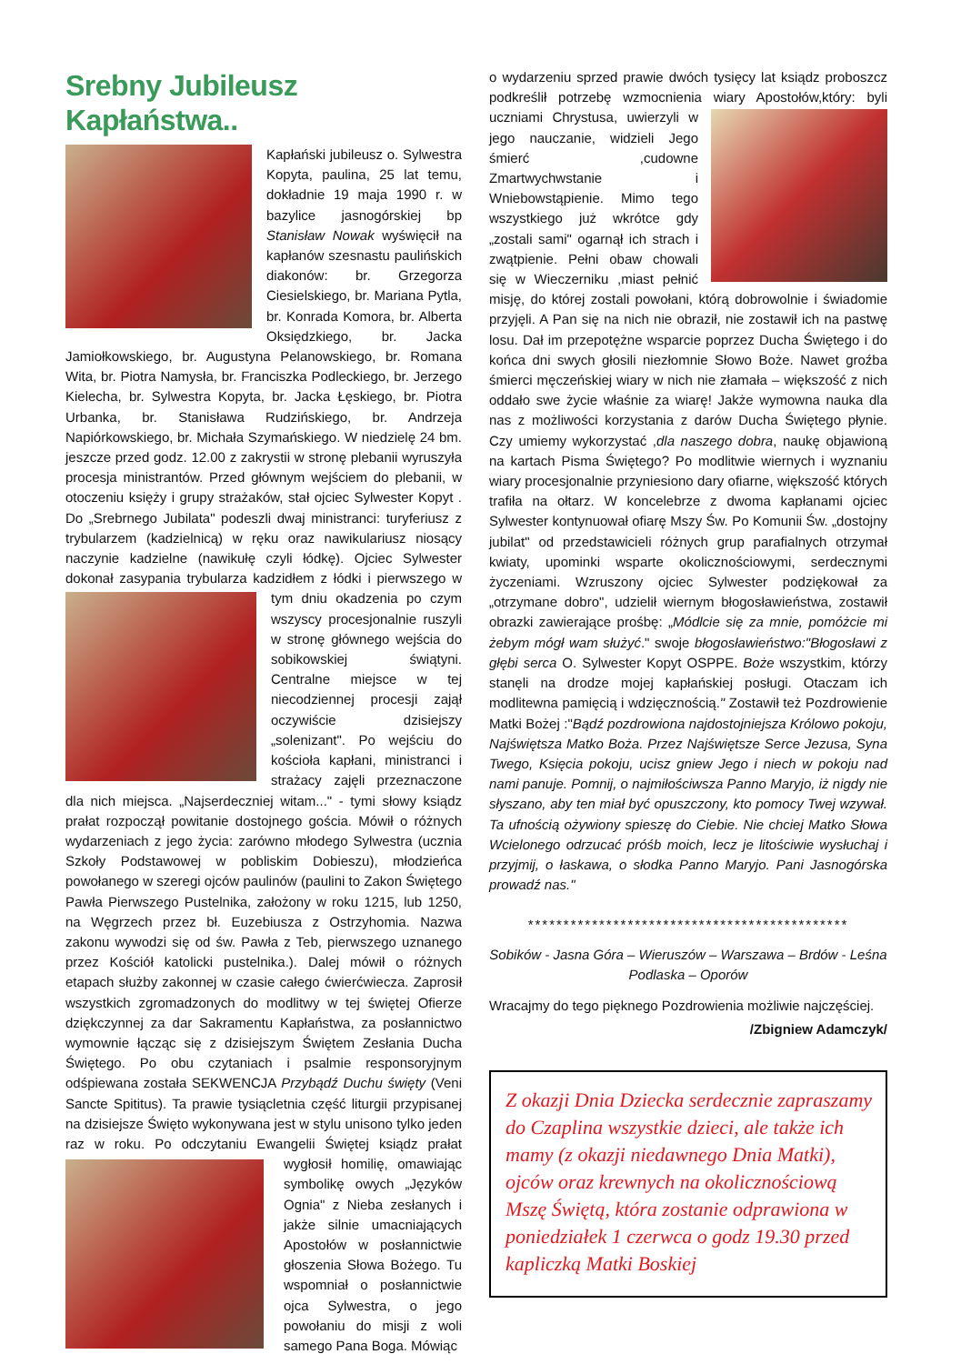Srebny Jubileusz Kapłaństwa..
Kapłański jubileusz o. Sylwestra Kopyta, paulina, 25 lat temu, dokładnie 19 maja 1990 r. w bazylice jasnogórskiej bp Stanisław Nowak wyświęcił na kapłanów szesnastu paulińskich diakonów: br. Grzegorza Ciesielskiego, br. Mariana Pytla, br. Konrada Komora, br. Alberta Oksiędzkiego, br. Jacka Jamiołkowskiego, br. Augustyna Pelanowskiego, br. Romana Wita, br. Piotra Namysła, br. Franciszka Podleckiego, br. Jerzego Kielecha, br. Sylwestra Kopyta, br. Jacka Łęskiego, br. Piotra Urbanka, br. Stanisława Rudzińskiego, br. Andrzeja Napiórkowskiego, br. Michała Szymańskiego. W niedzielę 24 bm. jeszcze przed godz. 12.00 z zakrystii w stronę plebanii wyruszyła procesja ministrantów. Przed głównym wejściem do plebanii, w otoczeniu księży i grupy strażaków, stał ojciec Sylwester Kopyt . Do „Srebrnego Jubilata" podeszli dwaj ministranci: turyferiusz z trybularzem (kadzielnicą) w ręku oraz nawikulariusz niosący naczynie kadzielne (nawikułę czyli łódkę). Ojciec Sylwester dokonał zasypania trybularza kadzidłem z łódki i pierwszego w tym dniu okadzenia po czym wszyscy procesjonalnie ruszyli w stronę głównego wejścia do sobikowskiej świątyni. Centralne miejsce w tej niecodziennej procesji zajął oczywiście dzisiejszy „solenizant". Po wejściu do kościoła kapłani, ministranci i strażacy zajęli przeznaczone dla nich miejsca. „Najserdeczniej witam..." - tymi słowy ksiądz prałat rozpoczął powitanie dostojnego gościa. Mówił o różnych wydarzeniach z jego życia: zarówno młodego Sylwestra (ucznia Szkoły Podstawowej w pobliskim Dobieszu), młodzieńca powołanego w szeregi ojców paulinów (paulini to Zakon Świętego Pawła Pierwszego Pustelnika, założony w roku 1215, lub 1250, na Węgrzech przez bł. Euzebiusza z Ostrzyhomia. Nazwa zakonu wywodzi się od św. Pawła z Teb, pierwszego uznanego przez Kościół katolicki pustelnika.). Dalej mówił o różnych etapach służby zakonnej w czasie całego ćwierćwiecza. Zaprosił wszystkich zgromadzonych do modlitwy w tej świętej Ofierze dziękczynnej za dar Sakramentu Kapłaństwa, za posłannictwo wymownie łącząc się z dzisiejszym Świętem Zesłania Ducha Świętego. Po obu czytaniach i psalmie responsoryjnym odśpiewana została SEKWENCJA Przybądź Duchu święty (Veni Sancte Spititus). Ta prawie tysiącletnia część liturgii przypisanej na dzisiejsze Święto wykonywana jest w stylu unisono tylko jeden raz w roku. Po odczytaniu Ewangelii Świętej ksiądz prałat wygłosił homilię, omawiając symbolikę owych „Języków Ognia" z Nieba zesłanych i jakże silnie umacniających Apostołów w posłannictwie głoszenia Słowa Bożego. Tu wspomniał o posłannictwie ojca Sylwestra, o jego powołaniu do misji z woli samego Pana Boga. Mówiąc
o wydarzeniu sprzed prawie dwóch tysięcy lat ksiądz proboszcz podkreślił potrzebę wzmocnienia wiary Apostołów,który: byli uczniami Chrystusa, uwierzyli w jego nauczanie, widzieli Jego śmierć ,cudowne Zmartwychwstanie i Wniebowstąpienie. Mimo tego wszystkiego już wkrótce gdy „zostali sami" ogarnął ich strach i zwątpienie. Pełni obaw chowali się w Wieczerniku ,miast pełnić misję, do której zostali powołani, którą dobrowolnie i świadomie przyjęli. A Pan się na nich nie obraził, nie zostawił ich na pastwę losu. Dał im przepotężne wsparcie poprzez Ducha Świętego i do końca dni swych głosili niezłomnie Słowo Boże. Nawet groźba śmierci męczeńskiej wiary w nich nie złamała – większość z nich oddało swe życie właśnie za wiarę! Jakże wymowna nauka dla nas z możliwości korzystania z darów Ducha Świętego płynie. Czy umiemy wykorzystać ,dla naszego dobra, naukę objawioną na kartach Pisma Świętego? Po modlitwie wiernych i wyznaniu wiary procesjonalnie przyniesiono dary ofiarne, większość których trafiła na ołtarz. W koncelebrze z dwoma kapłanami ojciec Sylwester kontynuował ofiarę Mszy Św. Po Komunii Św. „dostojny jubilat" od przedstawicieli różnych grup parafialnych otrzymał kwiaty, upominki wsparte okolicznościowymi, serdecznymi życzeniami. Wzruszony ojciec Sylwester podziękował za „otrzymane dobro", udzielił wiernym błogosławieństwa, zostawił obrazki zawierające prośbę: „Módlcie się za mnie, pomóżcie mi żebym mógł wam służyć." swoje błogosławieństwo:"Błogosławi z głębi serca O. Sylwester Kopyt OSPPE. Boże wszystkim, którzy stanęli na drodze mojej kapłańskiej posługi. Otaczam ich modlitewna pamięcią i wdzięcznością." Zostawił też Pozdrowienie Matki Bożej :"Bądź pozdrowiona najdostojniejsza Królowo pokoju, Najświętsza Matko Boża. Przez Najświętsze Serce Jezusa, Syna Twego, Księcia pokoju, ucisz gniew Jego i niech w pokoju nad nami panuje. Pomnij, o najmiłościwsza Panno Maryjo, iż nigdy nie słyszano, aby ten miał być opuszczony, kto pomocy Twej wzywał. Ta ufnością ożywiony spieszę do Ciebie. Nie chciej Matko Słowa Wcielonego odrzucać próśb moich, lecz je litościwie wysłuchaj i przyjmij, o łaskawa, o słodka Panno Maryjo. Pani Jasnogórska prowadź nas."
*********************************************
Sobików - Jasna Góra – Wieruszów – Warszawa – Brdów - Leśna Podlaska – Oporów
Wracajmy do tego pięknego Pozdrowienia możliwie najczęściej.
/Zbigniew Adamczyk/
Z okazji Dnia Dziecka serdecznie zapraszamy do Czaplina wszystkie dzieci, ale także ich mamy (z okazji niedawnego Dnia Matki), ojców oraz krewnych na okolicznościową Mszę Świętą, która zostanie odprawiona w poniedziałek 1 czerwca o godz 19.30 przed kapliczką Matki Boskiej